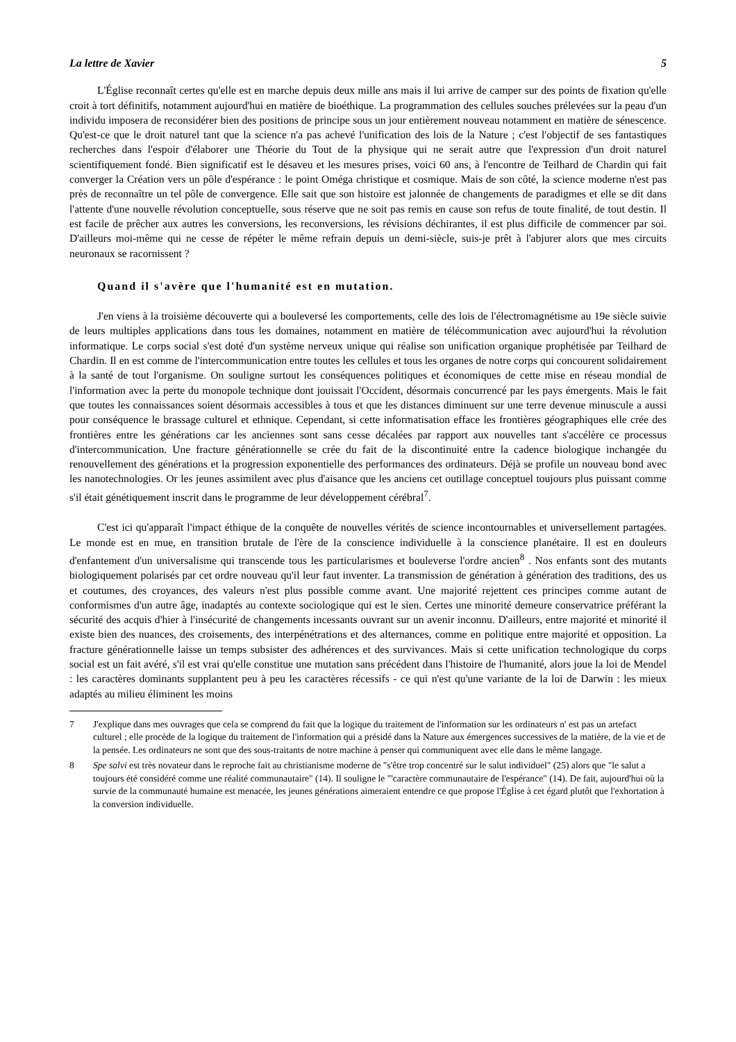La lettre de Xavier 5
L'Église reconnaît certes qu'elle est en marche depuis deux mille ans mais il lui arrive de camper sur des points de fixation qu'elle croit à tort définitifs, notamment aujourd'hui en matière de bioéthique. La programmation des cellules souches prélevées sur la peau d'un individu imposera de reconsidérer bien des positions de principe sous un jour entièrement nouveau notamment en matière de sénescence. Qu'est-ce que le droit naturel tant que la science n'a pas achevé l'unification des lois de la Nature ; c'est l'objectif de ses fantastiques recherches dans l'espoir d'élaborer une Théorie du Tout de la physique qui ne serait autre que l'expression d'un droit naturel scientifiquement fondé. Bien significatif est le désaveu et les mesures prises, voici 60 ans, à l'encontre de Teilhard de Chardin qui fait converger la Création vers un pôle d'espérance : le point Oméga christique et cosmique. Mais de son côté, la science moderne n'est pas près de reconnaître un tel pôle de convergence. Elle sait que son histoire est jalonnée de changements de paradigmes et elle se dit dans l'attente d'une nouvelle révolution conceptuelle, sous réserve que ne soit pas remis en cause son refus de toute finalité, de tout destin. Il est facile de prêcher aux autres les conversions, les reconversions, les révisions déchirantes, il est plus difficile de commencer par soi. D'ailleurs moi-même qui ne cesse de répéter le même refrain depuis un demi-siècle, suis-je prêt à l'abjurer alors que mes circuits neuronaux se racornissent ?
Quand il s'avère que l'humanité est en mutation.
J'en viens à la troisième découverte qui a bouleversé les comportements, celle des lois de l'électromagnétisme au 19e siècle suivie de leurs multiples applications dans tous les domaines, notamment en matière de télécommunication avec aujourd'hui la révolution informatique. Le corps social s'est doté d'un système nerveux unique qui réalise son unification organique prophétisée par Teilhard de Chardin. Il en est comme de l'intercommunication entre toutes les cellules et tous les organes de notre corps qui concourent solidairement à la santé de tout l'organisme. On souligne surtout les conséquences politiques et économiques de cette mise en réseau mondial de l'information avec la perte du monopole technique dont jouissait l'Occident, désormais concurrencé par les pays émergents. Mais le fait que toutes les connaissances soient désormais accessibles à tous et que les distances diminuent sur une terre devenue minuscule a aussi pour conséquence le brassage culturel et ethnique. Cependant, si cette informatisation efface les frontières géographiques elle crée des frontières entre les générations car les anciennes sont sans cesse décalées par rapport aux nouvelles tant s'accélère ce processus d'intercommunication. Une fracture générationnelle se crée du fait de la discontinuité entre la cadence biologique inchangée du renouvellement des générations et la progression exponentielle des performances des ordinateurs. Déjà se profile un nouveau bond avec les nanotechnologies. Or les jeunes assimilent avec plus d'aisance que les anciens cet outillage conceptuel toujours plus puissant comme s'il était génétiquement inscrit dans le programme de leur développement cérébral<sup>7</sup>.
C'est ici qu'apparaît l'impact éthique de la conquête de nouvelles vérités de science incontournables et universellement partagées. Le monde est en mue, en transition brutale de l'ère de la conscience individuelle à la conscience planétaire. Il est en douleurs d'enfantement d'un universalisme qui transcende tous les particularismes et bouleverse l'ordre ancien<sup>8</sup> . Nos enfants sont des mutants biologiquement polarisés par cet ordre nouveau qu'il leur faut inventer. La transmission de génération à génération des traditions, des us et coutumes, des croyances, des valeurs n'est plus possible comme avant. Une majorité rejettent ces principes comme autant de conformismes d'un autre âge, inadaptés au contexte sociologique qui est le sien. Certes une minorité demeure conservatrice préférant la sécurité des acquis d'hier à l'insécurité de changements incessants ouvrant sur un avenir inconnu. D'ailleurs, entre majorité et minorité il existe bien des nuances, des croisements, des interpénétrations et des alternances, comme en politique entre majorité et opposition. La fracture générationnelle laisse un temps subsister des adhérences et des survivances. Mais si cette unification technologique du corps social est un fait avéré, s'il est vrai qu'elle constitue une mutation sans précédent dans l'histoire de l'humanité, alors joue la loi de Mendel : les caractères dominants supplantent peu à peu les caractères récessifs - ce qui n'est qu'une variante de la loi de Darwin : les mieux adaptés au milieu éliminent les moins
7 J'explique dans mes ouvrages que cela se comprend du fait que la logique du traitement de l'information sur les ordinateurs n' est pas un artefact culturel ; elle procède de la logique du traitement de l'information qui a présidé dans la Nature aux émergences successives de la matière, de la vie et de la pensée. Les ordinateurs ne sont que des sous-traitants de notre machine à penser qui communiquent avec elle dans le même langage.
8 Spe salvi est très novateur dans le reproche fait au christianisme moderne de "s'être trop concentré sur le salut individuel" (25) alors que "le salut a toujours été considéré comme une réalité communautaire" (14). Il souligne le "'caractère communautaire de l'espérance" (14). De fait, aujourd'hui où la survie de la communauté humaine est menacée, les jeunes générations aimeraient entendre ce que propose l'Église à cet égard plutôt que l'exhortation à la conversion individuelle.